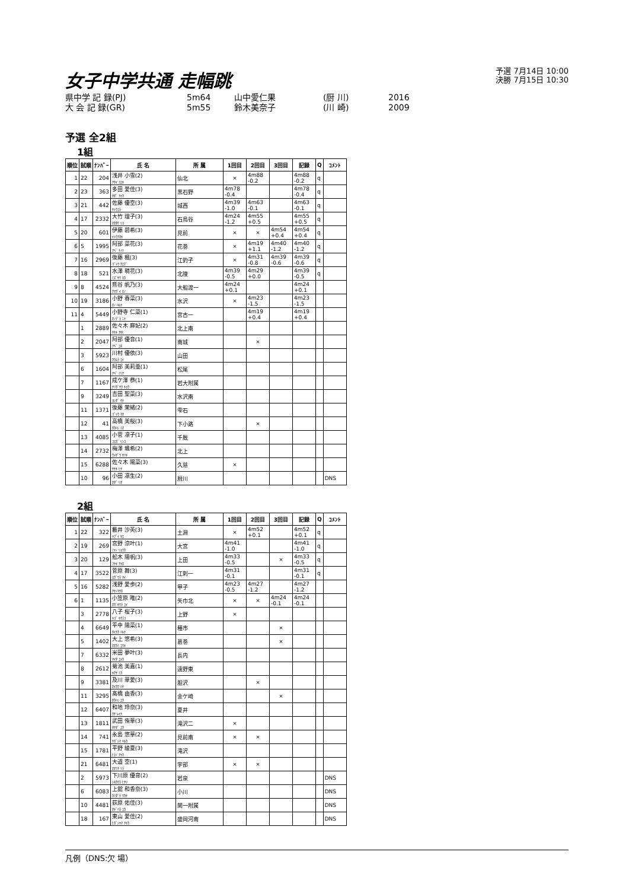女子中学共通 走幅跳
予選 7月14日 10:00
決勝 7月15日 10:30
県中学 記 録(PJ) 5m64 山中愛仁果 (厨 川) 2016
大 会 記 録(GR) 5m55 鈴木美奈子 (川 崎) 2009
予選 全2組
1組
| 順位 | 試順 | ﾅﾝﾊﾞｰ | 氏 名 | 所 属 | 1回目 | 2回目 | 3回目 | 記録 | Q | ｺﾒﾝﾄ |
| --- | --- | --- | --- | --- | --- | --- | --- | --- | --- | --- |
| 1 | 22 | 204 | 浅井 小雪(2) ｱｻｲ ｺﾕｷ | 仙北 | × | 4m88 -0.2 | | 4m88 -0.2 | q | |
| 2 | 23 | 363 | 多田 愛佳(3) ﾀﾀﾞ ｱｲｶ | 黒石野 | 4m78 -0.4 | | | 4m78 -0.4 | q | |
| 3 | 21 | 442 | 佐藤 優空(3) ｻﾄｳﾕﾗ | 城西 | 4m39 -1.0 | 4m63 -0.1 | | 4m63 -0.1 | q | |
| 4 | 17 | 2332 | 大竹 理子(3) ｵｵﾀｹ ﾘｺ | 石鳥谷 | 4m24 -1.2 | 4m55 +0.5 | | 4m55 +0.5 | q | |
| 5 | 20 | 601 | 伊藤 碧希(3) ｲﾄｳｱｵｷ | 見前 | × | × | 4m54 +0.4 | 4m54 +0.4 | q | |
| 6 | 5 | 1995 | 阿部 菜花(3) ｱﾍﾞ ﾅﾉﾊ | 花巻 | × | 4m19 +1.1 | 4m40 -1.2 | 4m40 -1.2 | q | |
| 7 | 16 | 2969 | 後藤 楓(3) ｺﾞﾄｳ ｶｴﾃﾞ | 江釣子 | × | 4m31 -0.8 | 4m39 -0.6 | 4m39 -0.6 | q | |
| 8 | 18 | 521 | 水澤 萌花(3) ﾐｽﾞｻﾜ ﾓｶ | 北陵 | 4m39 -0.5 | 4m29 +0.0 | | 4m39 -0.5 | q | |
| 9 | 8 | 4524 | 熊谷 帆乃(3) ｸﾏｶﾞｲ ﾎﾉ | 大船渡一 | 4m24 +0.1 | | | 4m24 +0.1 | | |
| 10 | 19 | 3186 | 小野 春菜(3) ｵﾉ ﾊﾙﾅ | 水沢 | × | 4m23 -1.5 | | 4m23 -1.5 | | |
| 11 | 4 | 5449 | 小野寺 仁菜(1) ｵﾉﾃﾞﾗ ﾆﾅ | 宮古一 | | 4m19 +0.4 | | 4m19 +0.4 | | |
| | 1 | 2889 | 佐々木 麻妃(2) ｻｻｷ ｱｻﾋ | 北上南 | | | | | | |
| | 2 | 2047 | 阿部 優音(1) ｱﾍﾞ ﾕﾈ | 南城 | | × | | | | |
| | 3 | 5923 | 川村 優依(3) ｶﾜﾑﾗ ﾕｲ | 山田 | | | | | | |
| | 6 | 1604 | 阿部 美莉亜(1) ｱﾍﾞ ﾐﾘｱ | 松尾 | | | | | | |
| | 7 | 1167 | 成ケ澤 恭(1) ﾅﾘｶﾞｻﾜ ｷｮｳ | 岩大附属 | | | | | | |
| | 9 | 3249 | 吉田 聖菜(3) ﾖｼﾀﾞ ｾﾅ | 水沢南 | | | | | | |
| | 11 | 1371 | 後藤 茉緒(2) ｺﾞﾄｳ ﾏｵ | 雫石 | | | | | | |
| | 12 | 41 | 高橋 美桜(3) ﾀｶﾊｼ ﾐｵ | 下小路 | | × | | | | |
| | 13 | 4085 | 小菅 凛子(1) ｺｽｶﾞ ﾘﾝｺ | 千厩 | | | | | | |
| | 14 | 2732 | 梅澤 颯希(2) ｳﾒｻﾞﾜ ｻﾂｷ | 北上 | | | | | | |
| | 15 | 6288 | 佐々木 陽菜(3) ｻｻｷ ﾋﾅ | 久慈 | × | | | | | |
| | 10 | 96 | 小田 凛生(2) ｵﾀﾞ ﾘｵ | 厨川 | | | | | | DNS |
2組
| 順位 | 試順 | ﾅﾝﾊﾞｰ | 氏 名 | 所 属 | 1回目 | 2回目 | 3回目 | 記録 | Q | ｺﾒﾝﾄ |
| --- | --- | --- | --- | --- | --- | --- | --- | --- | --- | --- |
| 1 | 22 | 322 | 藪井 沙英(3) ﾔﾌﾞｲ ｻｴ | 土淵 | × | 4m52 +0.1 | | 4m52 +0.1 | q | |
| 2 | 19 | 269 | 宮野 涼叶(1) ﾐﾔﾉ ﾘｮｳｶ | 大宮 | 4m41 -1.0 | | | 4m41 -1.0 | q | |
| 3 | 20 | 129 | 舩木 陽帆(3) ﾌﾅｷ ｱｷﾎ | 上田 | 4m33 -0.5 | | × | 4m33 -0.5 | q | |
| 4 | 17 | 3522 | 菅原 舞(3) ｽｶﾞﾜﾗ ﾏｲ | 江刺一 | 4m31 -0.1 | | | 4m31 -0.1 | q | |
| 5 | 16 | 5282 | 浅野 愛歩(2) ｱｻﾉﾏﾅﾎ | 甲子 | 4m23 -0.5 | 4m27 -1.2 | | 4m27 -1.2 | | |
| 6 | 1 | 1135 | 小笠原 唯(2) ｵｶﾞｻﾜﾗ ﾕｲ | 矢巾北 | × | × | 4m24 -0.1 | 4m24 -0.1 | | |
| | 3 | 2778 | 八子 桜子(3) ﾔｺﾞ ｻｸﾗｺ | 上野 | × | | | | | |
| | 4 | 6649 | 平中 陽菜(1) ﾀｲﾅｶ ﾊﾙﾅ | 種市 | | | × | | | |
| | 5 | 1402 | 大上 悠希(3) ｵｵｶﾐ ﾕｳｷ | 葛巻 | | | × | | | |
| | 7 | 6332 | 米田 夢叶(3) ﾏｲﾀ ﾕﾒｶ | 長内 | | | | | | |
| | 8 | 2612 | 菊池 美嘉(1) ｷｸﾁ ﾐｶ | 遠野東 | | | | | | |
| | 9 | 3381 | 及川 華愛(3) ｵｲｶﾜ ﾊﾅ | 胆沢 | | × | | | | |
| | 11 | 3295 | 髙橋 由香(3) ﾀｶﾊｼ ﾕｶ | 金ケ崎 | | | × | | | |
| | 12 | 6407 | 和地 玲奈(3) ﾜﾁ ﾚｲﾅ | 夏井 | | | | | | |
| | 13 | 1811 | 武田 侑華(3) ﾀｹﾀﾞ ﾕｶ | 滝沢二 | × | | | | | |
| | 14 | 741 | 永島 悠華(2) ﾅｶﾞｼﾏ ﾊﾙｶ | 見前南 | × | × | | | | |
| | 15 | 1781 | 平野 綾夏(3) ﾋﾗﾉ ｱﾔｶ | 滝沢 | | | | | | |
| | 21 | 6481 | 大道 空(1) ｵｵﾐﾁ ｿﾗ | 宇部 | × | × | | | | |
| | 2 | 5973 | 下川原 優育(2) ｼﾓｶﾜﾗ ﾋﾅﾘ | 岩泉 | | | | | | DNS |
| | 6 | 6083 | 上舘 和香奈(3) ｶﾐﾀﾞﾃ ﾜｶﾅ | 小川 | | | | | | DNS |
| | 10 | 4481 | 荻原 佑佳(3) ｵｷﾞﾊﾗ ﾕｶ | 関一附属 | | | | | | DNS |
| | 18 | 167 | 東山 愛佳(2) ﾋｶﾞｼﾔﾏ ｱｲｶ | 盛岡河南 | | | | | | DNS |
凡例（DNS:欠 場）